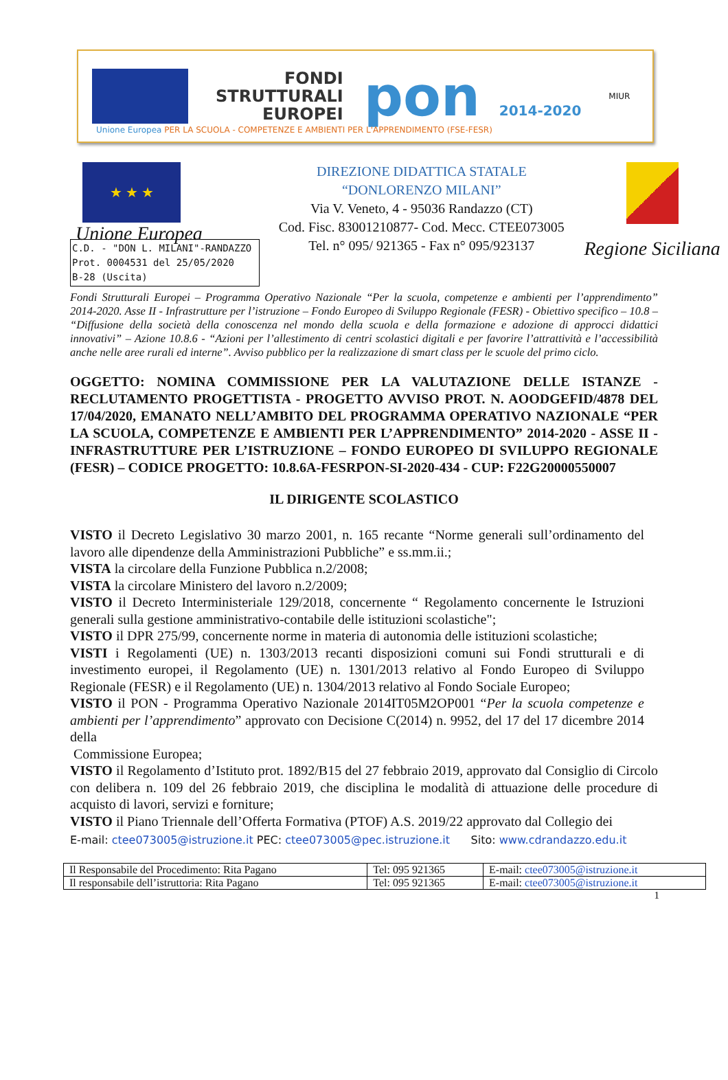FONDI
STRUTTURALI
EUROPEI
pon 2014-2020
MIUR
Unione Europea PER LA SCUOLA - COMPETENZE E AMBIENTI PER L'APPRENDIMENTO (FSE-FESR)
★ ★ ★
Unione Europea
DIREZIONE DIDATTICA STATALE
“DONLORENZO MILANI”
Via V. Veneto, 4 - 95036 Randazzo (CT)
Cod. Fisc. 83001210877- Cod. Mecc. CTEE073005
Tel. n° 095/ 921365 - Fax n° 095/923137
Regione Siciliana
C.D. - "DON L. MILANI"-RANDAZZO
Prot. 0004531 del 25/05/2020
B-28 (Uscita)
Fondi Strutturali Europei – Programma Operativo Nazionale “Per la scuola, competenze e ambienti per l’apprendimento” 2014-2020. Asse II - Infrastrutture per l’istruzione – Fondo Europeo di Sviluppo Regionale (FESR) - Obiettivo specifico – 10.8 – “Diffusione della società della conoscenza nel mondo della scuola e della formazione e adozione di approcci didattici innovativi” – Azione 10.8.6 - “Azioni per l’allestimento di centri scolastici digitali e per favorire l’attrattività e l’accessibilità anche nelle aree rurali ed interne”. Avviso pubblico per la realizzazione di smart class per le scuole del primo ciclo.
OGGETTO: NOMINA COMMISSIONE PER LA VALUTAZIONE DELLE ISTANZE - RECLUTAMENTO PROGETTISTA - PROGETTO AVVISO PROT. N. AOODGEFID/4878 DEL 17/04/2020, EMANATO NELL’AMBITO DEL PROGRAMMA OPERATIVO NAZIONALE “PER LA SCUOLA, COMPETENZE E AMBIENTI PER L’APPRENDIMENTO” 2014-2020 - ASSE II - INFRASTRUTTURE PER L’ISTRUZIONE – FONDO EUROPEO DI SVILUPPO REGIONALE (FESR) – CODICE PROGETTO: 10.8.6A-FESRPON-SI-2020-434 - CUP: F22G20000550007
IL DIRIGENTE SCOLASTICO
VISTO il Decreto Legislativo 30 marzo 2001, n. 165 recante “Norme generali sull’ordinamento del lavoro alle dipendenze della Amministrazioni Pubbliche” e ss.mm.ii.;
VISTA la circolare della Funzione Pubblica n.2/2008;
VISTA la circolare Ministero del lavoro n.2/2009;
VISTO il Decreto Interministeriale 129/2018, concernente “ Regolamento concernente le Istruzioni generali sulla gestione amministrativo-contabile delle istituzioni scolastiche";
VISTO il DPR 275/99, concernente norme in materia di autonomia delle istituzioni scolastiche;
VISTI i Regolamenti (UE) n. 1303/2013 recanti disposizioni comuni sui Fondi strutturali e di investimento europei, il Regolamento (UE) n. 1301/2013 relativo al Fondo Europeo di Sviluppo Regionale (FESR) e il Regolamento (UE) n. 1304/2013 relativo al Fondo Sociale Europeo;
VISTO il PON - Programma Operativo Nazionale 2014IT05M2OP001 “Per la scuola competenze e ambienti per l’apprendimento” approvato con Decisione C(2014) n. 9952, del 17 del 17 dicembre 2014 della
Commissione Europea;
VISTO il Regolamento d’Istituto prot. 1892/B15 del 27 febbraio 2019, approvato dal Consiglio di Circolo con delibera n. 109 del 26 febbraio 2019, che disciplina le modalità di attuazione delle procedure di acquisto di lavori, servizi e forniture;
VISTO il Piano Triennale dell’Offerta Formativa (PTOF) A.S. 2019/22 approvato dal Collegio dei
E-mail: ctee073005@istruzione.it PEC: ctee073005@pec.istruzione.it Sito: www.cdrandazzo.edu.it
| Il Responsabile del Procedimento: Rita Pagano | Tel: 095 921365 | E-mail: ctee073005@istruzione.it |
| Il responsabile dell’istruttoria: Rita Pagano | Tel: 095 921365 | E-mail: ctee073005@istruzione.it |
1